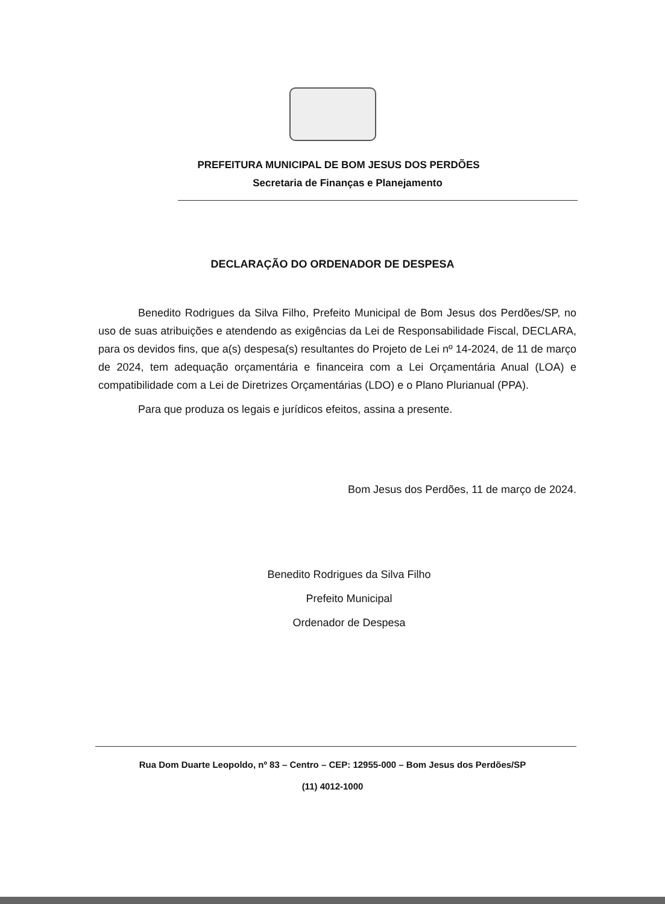PREFEITURA MUNICIPAL DE BOM JESUS DOS PERDÕES
Secretaria de Finanças e Planejamento
DECLARAÇÃO DO ORDENADOR DE DESPESA
Benedito Rodrigues da Silva Filho, Prefeito Municipal de Bom Jesus dos Perdões/SP, no uso de suas atribuições e atendendo as exigências da Lei de Responsabilidade Fiscal, DECLARA, para os devidos fins, que a(s) despesa(s) resultantes do Projeto de Lei nº 14-2024, de 11 de março de 2024, tem adequação orçamentária e financeira com a Lei Orçamentária Anual (LOA) e compatibilidade com a Lei de Diretrizes Orçamentárias (LDO) e o Plano Plurianual (PPA).
Para que produza os legais e jurídicos efeitos, assina a presente.
Bom Jesus dos Perdões, 11 de março de 2024.
Benedito Rodrigues da Silva Filho
Prefeito Municipal
Ordenador de Despesa
Rua Dom Duarte Leopoldo, nº 83 – Centro – CEP: 12955-000 – Bom Jesus dos Perdões/SP
(11) 4012-1000